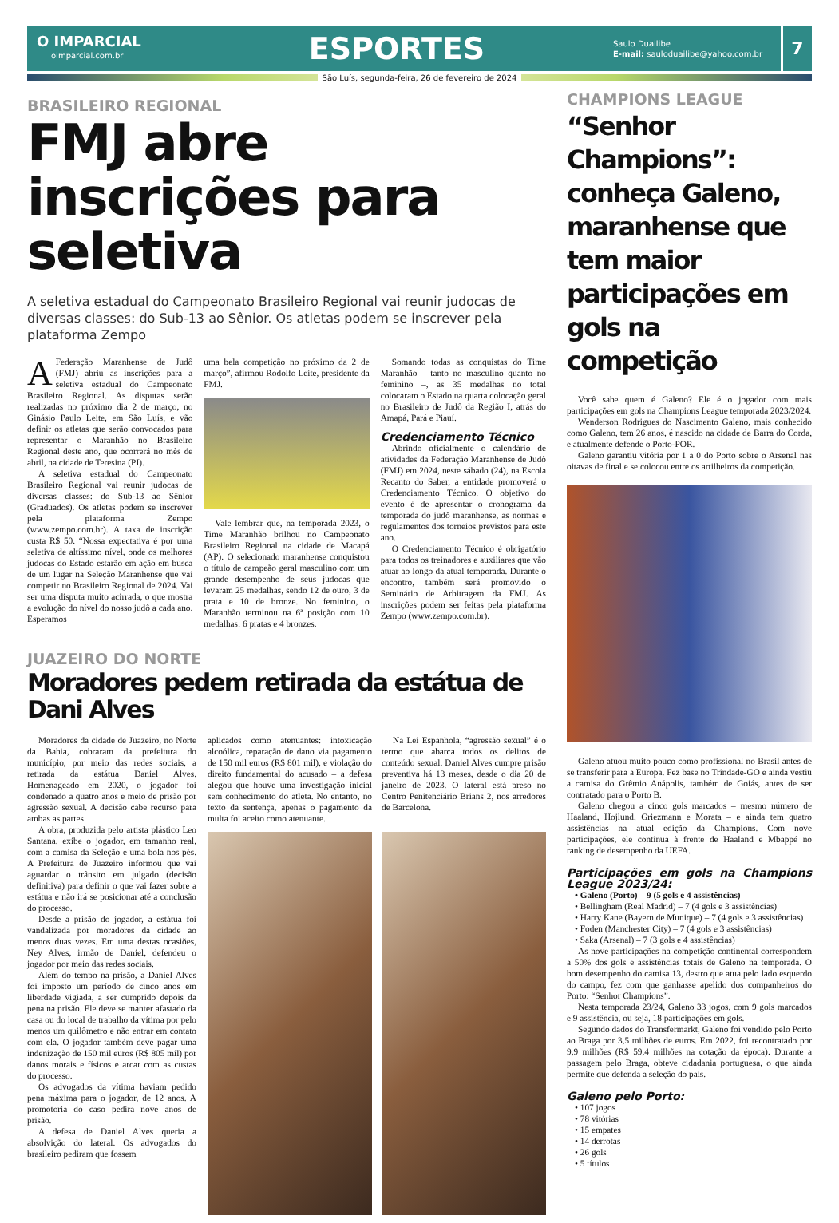O IMPARCIAL
oimparcial.com.br
ESPORTES
Saulo Duailibe
E-mail: sauloduailibe@yahoo.com.br
7
São Luís, segunda-feira, 26 de fevereiro de 2024
BRASILEIRO REGIONAL
FMJ abre inscrições para seletiva
A seletiva estadual do Campeonato Brasileiro Regional vai reunir judocas de diversas classes: do Sub-13 ao Sênior. Os atletas podem se inscrever pela plataforma Zempo
AFederação Maranhense de Judô (FMJ) abriu as inscrições para a seletiva estadual do Campeonato Brasileiro Regional. As disputas serão realizadas no próximo dia 2 de março, no Ginásio Paulo Leite, em São Luís, e vão definir os atletas que serão convocados para representar o Maranhão no Brasileiro Regional deste ano, que ocorrerá no mês de abril, na cidade de Teresina (PI).
A seletiva estadual do Campeonato Brasileiro Regional vai reunir judocas de diversas classes: do Sub-13 ao Sênior (Graduados). Os atletas podem se inscrever pela plataforma Zempo (www.zempo.com.br). A taxa de inscrição custa R$ 50. “Nossa expectativa é por uma seletiva de altíssimo nível, onde os melhores judocas do Estado estarão em ação em busca de um lugar na Seleção Maranhense que vai competir no Brasileiro Regional de 2024. Vai ser uma disputa muito acirrada, o que mostra a evolução do nível do nosso judô a cada ano. Esperamos
uma bela competição no próximo da 2 de março”, afirmou Rodolfo Leite, presidente da FMJ.
Vale lembrar que, na temporada 2023, o Time Maranhão brilhou no Campeonato Brasileiro Regional na cidade de Macapá (AP). O selecionado maranhense conquistou o título de campeão geral masculino com um grande desempenho de seus judocas que levaram 25 medalhas, sendo 12 de ouro, 3 de prata e 10 de bronze. No feminino, o Maranhão terminou na 6ª posição com 10 medalhas: 6 pratas e 4 bronzes.
Somando todas as conquistas do Time Maranhão – tanto no masculino quanto no feminino –, as 35 medalhas no total colocaram o Estado na quarta colocação geral no Brasileiro de Judô da Região I, atrás do Amapá, Pará e Piauí.
Credenciamento Técnico
Abrindo oficialmente o calendário de atividades da Federação Maranhense de Judô (FMJ) em 2024, neste sábado (24), na Escola Recanto do Saber, a entidade promoverá o Credenciamento Técnico. O objetivo do evento é de apresentar o cronograma da temporada do judô maranhense, as normas e regulamentos dos torneios previstos para este ano.
O Credenciamento Técnico é obrigatório para todos os treinadores e auxiliares que vão atuar ao longo da atual temporada. Durante o encontro, também será promovido o Seminário de Arbitragem da FMJ. As inscrições podem ser feitas pela plataforma Zempo (www.zempo.com.br).
JUAZEIRO DO NORTE
Moradores pedem retirada da estátua de Dani Alves
Moradores da cidade de Juazeiro, no Norte da Bahia, cobraram da prefeitura do município, por meio das redes sociais, a retirada da estátua Daniel Alves. Homenageado em 2020, o jogador foi condenado a quatro anos e meio de prisão por agressão sexual. A decisão cabe recurso para ambas as partes.
A obra, produzida pelo artista plástico Leo Santana, exibe o jogador, em tamanho real, com a camisa da Seleção e uma bola nos pés. A Prefeitura de Juazeiro informou que vai aguardar o trânsito em julgado (decisão definitiva) para definir o que vai fazer sobre a estátua e não irá se posicionar até a conclusão do processo.
Desde a prisão do jogador, a estátua foi vandalizada por moradores da cidade ao menos duas vezes. Em uma destas ocasiões, Ney Alves, irmão de Daniel, defendeu o jogador por meio das redes sociais.
Além do tempo na prisão, a Daniel Alves foi imposto um período de cinco anos em liberdade vigiada, a ser cumprido depois da pena na prisão. Ele deve se manter afastado da casa ou do local de trabalho da vítima por pelo menos um quilômetro e não entrar em contato com ela. O jogador também deve pagar uma indenização de 150 mil euros (R$ 805 mil) por danos morais e físicos e arcar com as custas do processo.
Os advogados da vítima haviam pedido pena máxima para o jogador, de 12 anos. A promotoria do caso pedira nove anos de prisão.
A defesa de Daniel Alves queria a absolvição do lateral. Os advogados do brasileiro pediram que fossem
aplicados como atenuantes: intoxicação alcoólica, reparação de dano via pagamento de 150 mil euros (R$ 801 mil), e violação do direito fundamental do acusado – a defesa alegou que houve uma investigação inicial sem conhecimento do atleta. No entanto, no texto da sentença, apenas o pagamento da multa foi aceito como atenuante.
Na Lei Espanhola, “agressão sexual” é o termo que abarca todos os delitos de conteúdo sexual. Daniel Alves cumpre prisão preventiva há 13 meses, desde o dia 20 de janeiro de 2023. O lateral está preso no Centro Penitenciário Brians 2, nos arredores de Barcelona.
CHAMPIONS LEAGUE
“Senhor Champions”: conheça Galeno, maranhense que tem maior participações em gols na competição
Você sabe quem é Galeno? Ele é o jogador com mais participações em gols na Champions League temporada 2023/2024.
Wenderson Rodrigues do Nascimento Galeno, mais conhecido como Galeno, tem 26 anos, é nascido na cidade de Barra do Corda, e atualmente defende o Porto-POR.
Galeno garantiu vitória por 1 a 0 do Porto sobre o Arsenal nas oitavas de final e se colocou entre os artilheiros da competição.
Galeno atuou muito pouco como profissional no Brasil antes de se transferir para a Europa. Fez base no Trindade-GO e ainda vestiu a camisa do Grêmio Anápolis, também de Goiás, antes de ser contratado para o Porto B.
Galeno chegou a cinco gols marcados – mesmo número de Haaland, Hojlund, Griezmann e Morata – e ainda tem quatro assistências na atual edição da Champions. Com nove participações, ele continua à frente de Haaland e Mbappé no ranking de desempenho da UEFA.
Participações em gols na Champions League 2023/24:
• Galeno (Porto) – 9 (5 gols e 4 assistências)
• Bellingham (Real Madrid) – 7 (4 gols e 3 assistências)
• Harry Kane (Bayern de Munique) – 7 (4 gols e 3 assistências)
• Foden (Manchester City) – 7 (4 gols e 3 assistências)
• Saka (Arsenal) – 7 (3 gols e 4 assistências)
As nove participações na competição continental correspondem a 50% dos gols e assistências totais de Galeno na temporada. O bom desempenho do camisa 13, destro que atua pelo lado esquerdo do campo, fez com que ganhasse apelido dos companheiros do Porto: “Senhor Champions”.
Nesta temporada 23/24, Galeno 33 jogos, com 9 gols marcados e 9 assistência, ou seja, 18 participações em gols.
Segundo dados do Transfermarkt, Galeno foi vendido pelo Porto ao Braga por 3,5 milhões de euros. Em 2022, foi recontratado por 9,9 milhões (R$ 59,4 milhões na cotação da época). Durante a passagem pelo Braga, obteve cidadania portuguesa, o que ainda permite que defenda a seleção do país.
Galeno pelo Porto:
• 107 jogos
• 78 vitórias
• 15 empates
• 14 derrotas
• 26 gols
• 5 títulos